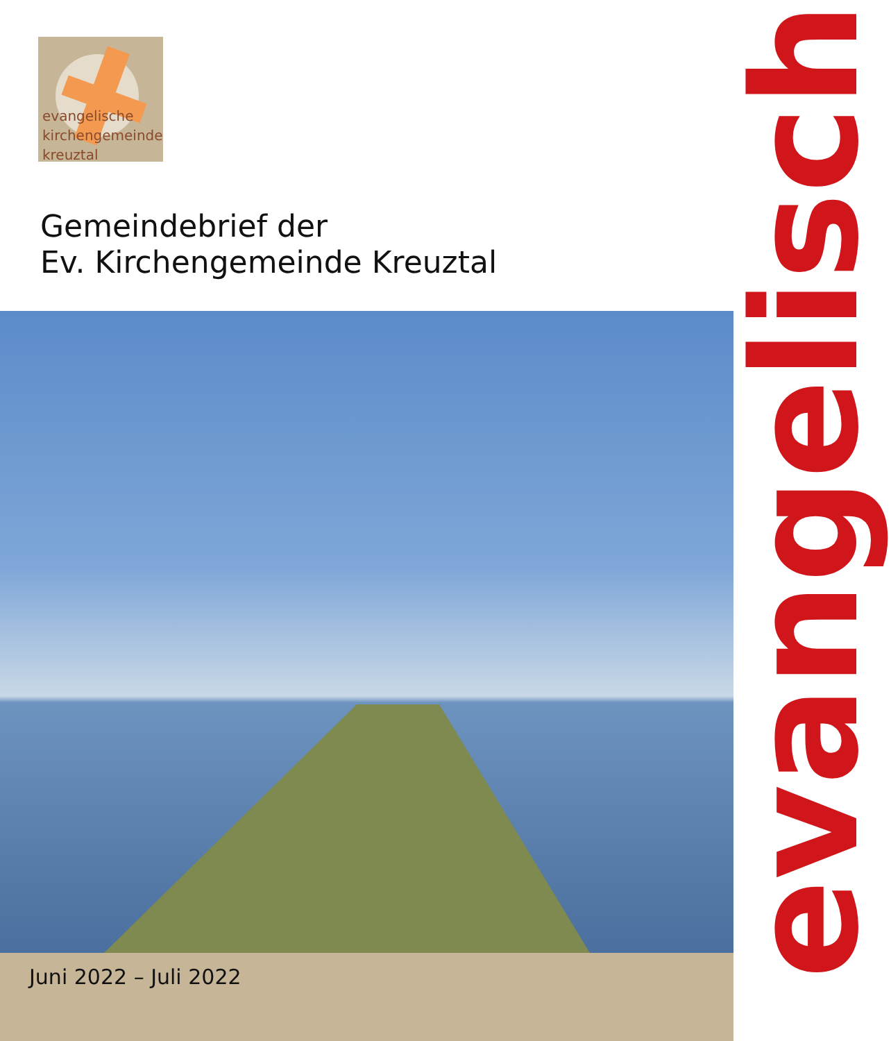evangelische
kirchengemeinde
kreuztal
Gemeindebrief der
Ev. Kirchengemeinde Kreuztal
Juni 2022 – Juli 2022
evangelisch